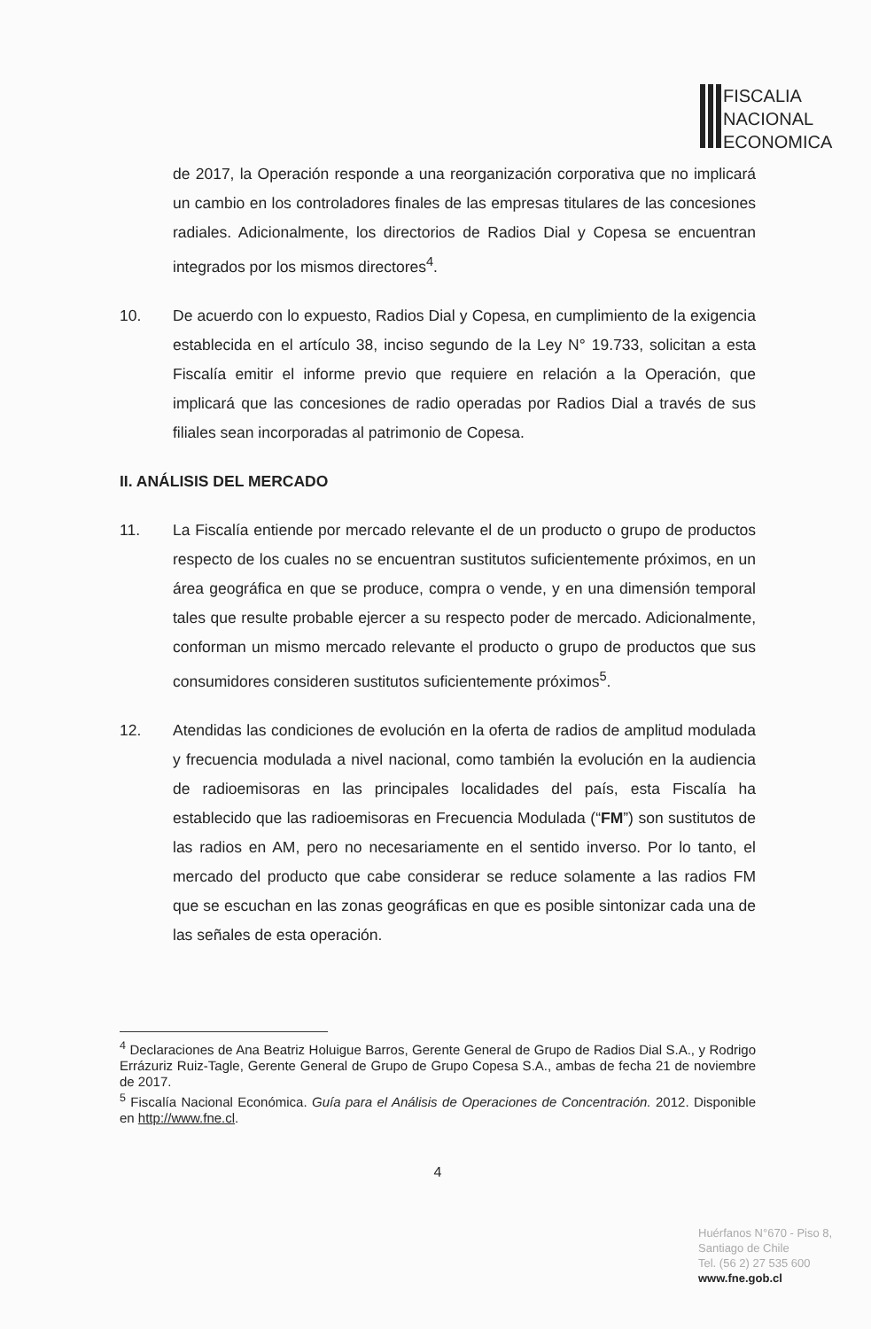FISCALIA
NACIONAL
ECONOMICA
de 2017, la Operación responde a una reorganización corporativa que no implicará un cambio en los controladores finales de las empresas titulares de las concesiones radiales. Adicionalmente, los directorios de Radios Dial y Copesa se encuentran integrados por los mismos directores<sup>4</sup>.
10. De acuerdo con lo expuesto, Radios Dial y Copesa, en cumplimiento de la exigencia establecida en el artículo 38, inciso segundo de la Ley N° 19.733, solicitan a esta Fiscalía emitir el informe previo que requiere en relación a la Operación, que implicará que las concesiones de radio operadas por Radios Dial a través de sus filiales sean incorporadas al patrimonio de Copesa.
II. ANÁLISIS DEL MERCADO
11. La Fiscalía entiende por mercado relevante el de un producto o grupo de productos respecto de los cuales no se encuentran sustitutos suficientemente próximos, en un área geográfica en que se produce, compra o vende, y en una dimensión temporal tales que resulte probable ejercer a su respecto poder de mercado. Adicionalmente, conforman un mismo mercado relevante el producto o grupo de productos que sus consumidores consideren sustitutos suficientemente próximos<sup>5</sup>.
12. Atendidas las condiciones de evolución en la oferta de radios de amplitud modulada y frecuencia modulada a nivel nacional, como también la evolución en la audiencia de radioemisoras en las principales localidades del país, esta Fiscalía ha establecido que las radioemisoras en Frecuencia Modulada (“FM”) son sustitutos de las radios en AM, pero no necesariamente en el sentido inverso. Por lo tanto, el mercado del producto que cabe considerar se reduce solamente a las radios FM que se escuchan en las zonas geográficas en que es posible sintonizar cada una de las señales de esta operación.
<sup>4</sup> Declaraciones de Ana Beatriz Holuigue Barros, Gerente General de Grupo de Radios Dial S.A., y Rodrigo Errázuriz Ruiz-Tagle, Gerente General de Grupo de Grupo Copesa S.A., ambas de fecha 21 de noviembre de 2017.
<sup>5</sup> Fiscalía Nacional Económica. Guía para el Análisis de Operaciones de Concentración. 2012. Disponible en http://www.fne.cl.
4
Huérfanos N°670 - Piso 8,
Santiago de Chile
Tel. (56 2) 27 535 600
www.fne.gob.cl